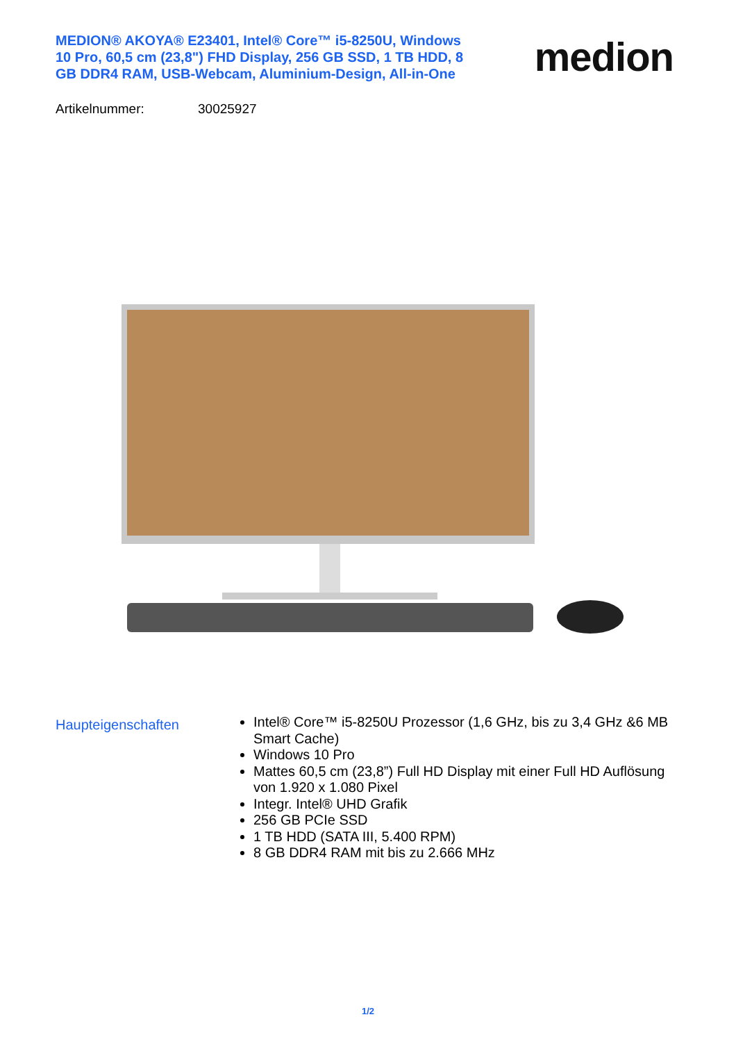MEDION® AKOYA® E23401, Intel® Core™ i5-8250U, Windows 10 Pro, 60,5 cm (23,8") FHD Display, 256 GB SSD, 1 TB HDD, 8 GB DDR4 RAM, USB-Webcam, Aluminium-Design, All-in-One
medion
Artikelnummer: 30025927
Haupteigenschaften
Intel® Core™ i5-8250U Prozessor (1,6 GHz, bis zu 3,4 GHz &6 MB Smart Cache)
Windows 10 Pro
Mattes 60,5 cm (23,8”) Full HD Display mit einer Full HD Auflösung von 1.920 x 1.080 Pixel
Integr. Intel® UHD Grafik
256 GB PCIe SSD
1 TB HDD (SATA III, 5.400 RPM)
8 GB DDR4 RAM mit bis zu 2.666 MHz
1/2